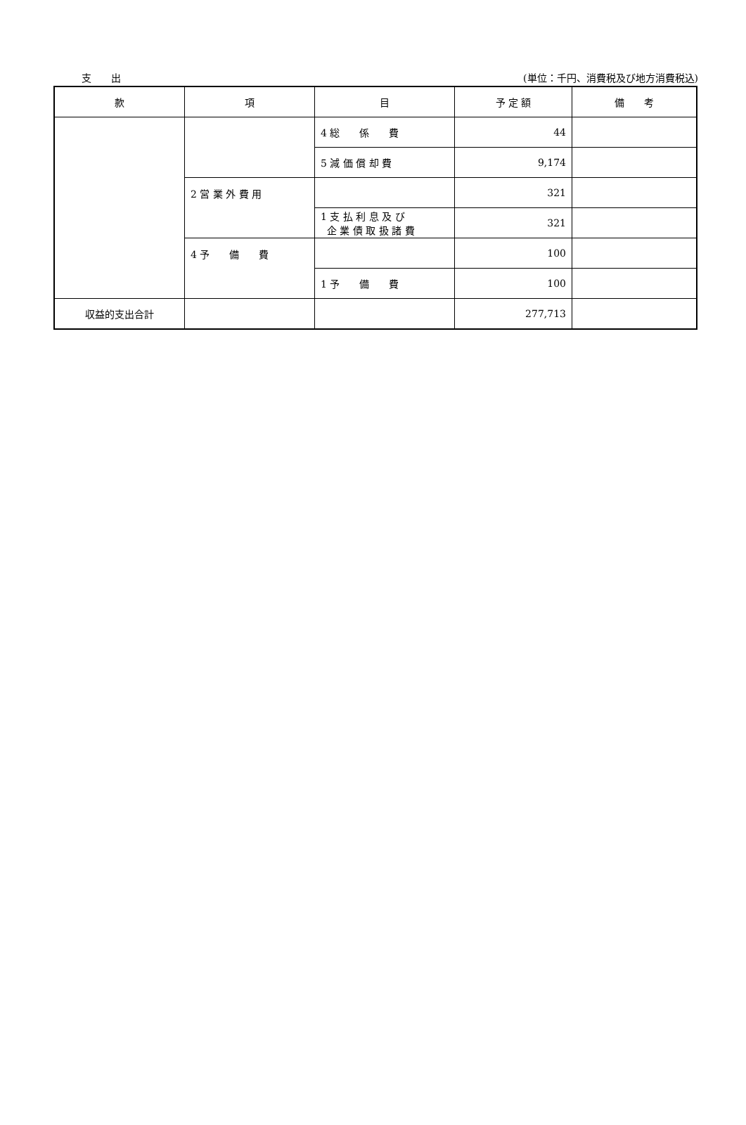支　　出 (単位：千円、消費税及び地方消費税込)
| 款 | 項 | 目 | 予 定 額 | 備 考 |
| --- | --- | --- | --- | --- |
| | | 4 総 係 費 | 44 | |
| | | 5 減 価 償 却 費 | 9,174 | |
| | 2 営 業 外 費 用 | | 321 | |
| | | 1 支 払 利 息 及 び 企 業 債 取 扱 諸 費 | 321 | |
| | 4 予 備 費 | | 100 | |
| | | 1 予 備 費 | 100 | |
| 収益的支出合計 | | | 277,713 | |